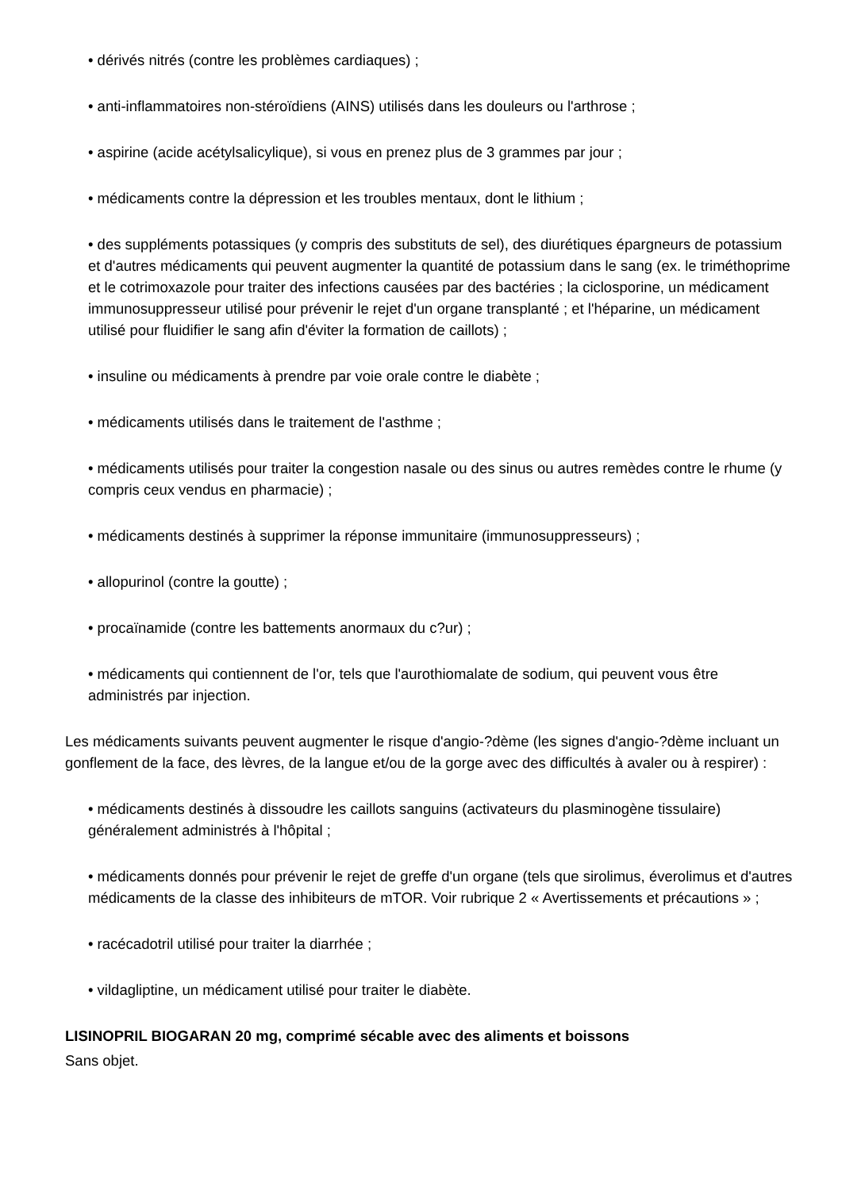• dérivés nitrés (contre les problèmes cardiaques) ;
• anti-inflammatoires non-stéroïdiens (AINS) utilisés dans les douleurs ou l'arthrose ;
• aspirine (acide acétylsalicylique), si vous en prenez plus de 3 grammes par jour ;
• médicaments contre la dépression et les troubles mentaux, dont le lithium ;
• des suppléments potassiques (y compris des substituts de sel), des diurétiques épargneurs de potassium et d'autres médicaments qui peuvent augmenter la quantité de potassium dans le sang (ex. le triméthoprime et le cotrimoxazole pour traiter des infections causées par des bactéries ; la ciclosporine, un médicament immunosuppresseur utilisé pour prévenir le rejet d'un organe transplanté ; et l'héparine, un médicament utilisé pour fluidifier le sang afin d'éviter la formation de caillots) ;
• insuline ou médicaments à prendre par voie orale contre le diabète ;
• médicaments utilisés dans le traitement de l'asthme ;
• médicaments utilisés pour traiter la congestion nasale ou des sinus ou autres remèdes contre le rhume (y compris ceux vendus en pharmacie) ;
• médicaments destinés à supprimer la réponse immunitaire (immunosuppresseurs) ;
• allopurinol (contre la goutte) ;
• procaïnamide (contre les battements anormaux du c?ur) ;
• médicaments qui contiennent de l'or, tels que l'aurothiomalate de sodium, qui peuvent vous être administrés par injection.
Les médicaments suivants peuvent augmenter le risque d'angio-?dème (les signes d'angio-?dème incluant un gonflement de la face, des lèvres, de la langue et/ou de la gorge avec des difficultés à avaler ou à respirer) :
• médicaments destinés à dissoudre les caillots sanguins (activateurs du plasminogène tissulaire) généralement administrés à l'hôpital ;
• médicaments donnés pour prévenir le rejet de greffe d'un organe (tels que sirolimus, éverolimus et d'autres médicaments de la classe des inhibiteurs de mTOR. Voir rubrique 2 « Avertissements et précautions » ;
• racécadotril utilisé pour traiter la diarrhée ;
• vildagliptine, un médicament utilisé pour traiter le diabète.
LISINOPRIL BIOGARAN 20 mg, comprimé sécable avec des aliments et boissons
Sans objet.